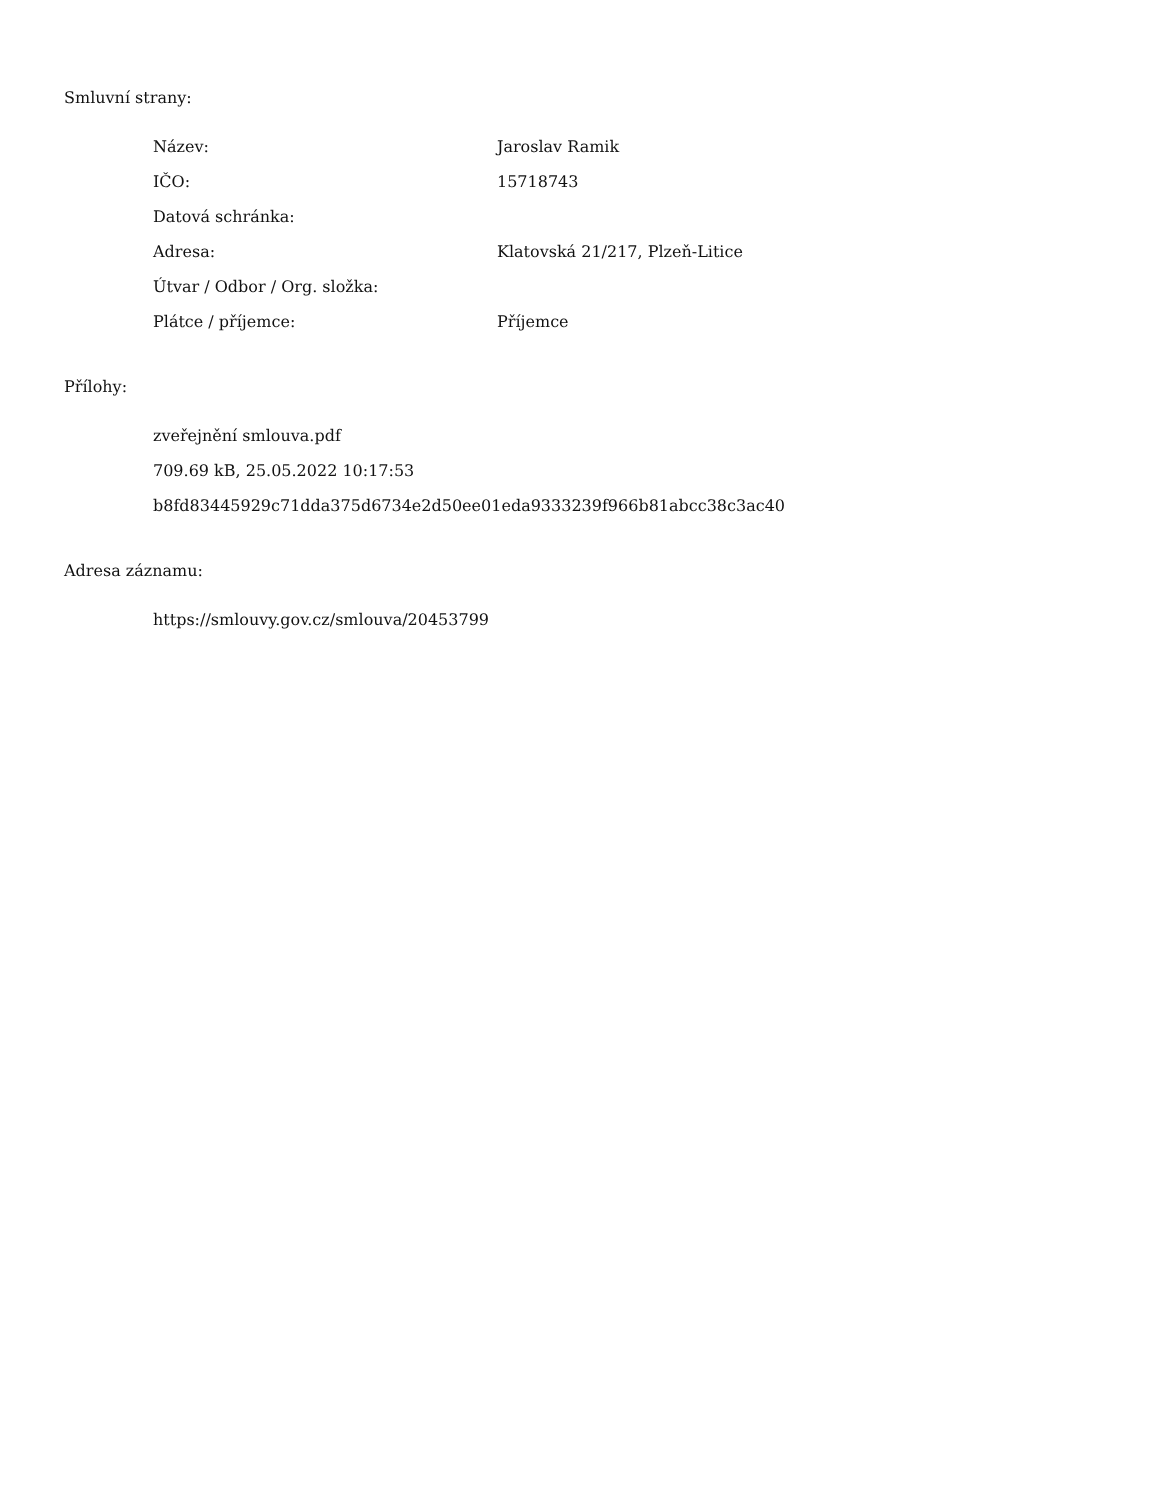Smluvní strany:
| Název: | Jaroslav Ramik |
| IČO: | 15718743 |
| Datová schránka: | |
| Adresa: | Klatovská 21/217, Plzeň-Litice |
| Útvar / Odbor / Org. složka: | |
| Plátce / příjemce: | Příjemce |
Přílohy:
zveřejnění smlouva.pdf
709.69 kB, 25.05.2022 10:17:53
b8fd83445929c71dda375d6734e2d50ee01eda9333239f966b81abcc38c3ac40
Adresa záznamu:
https://smlouvy.gov.cz/smlouva/20453799